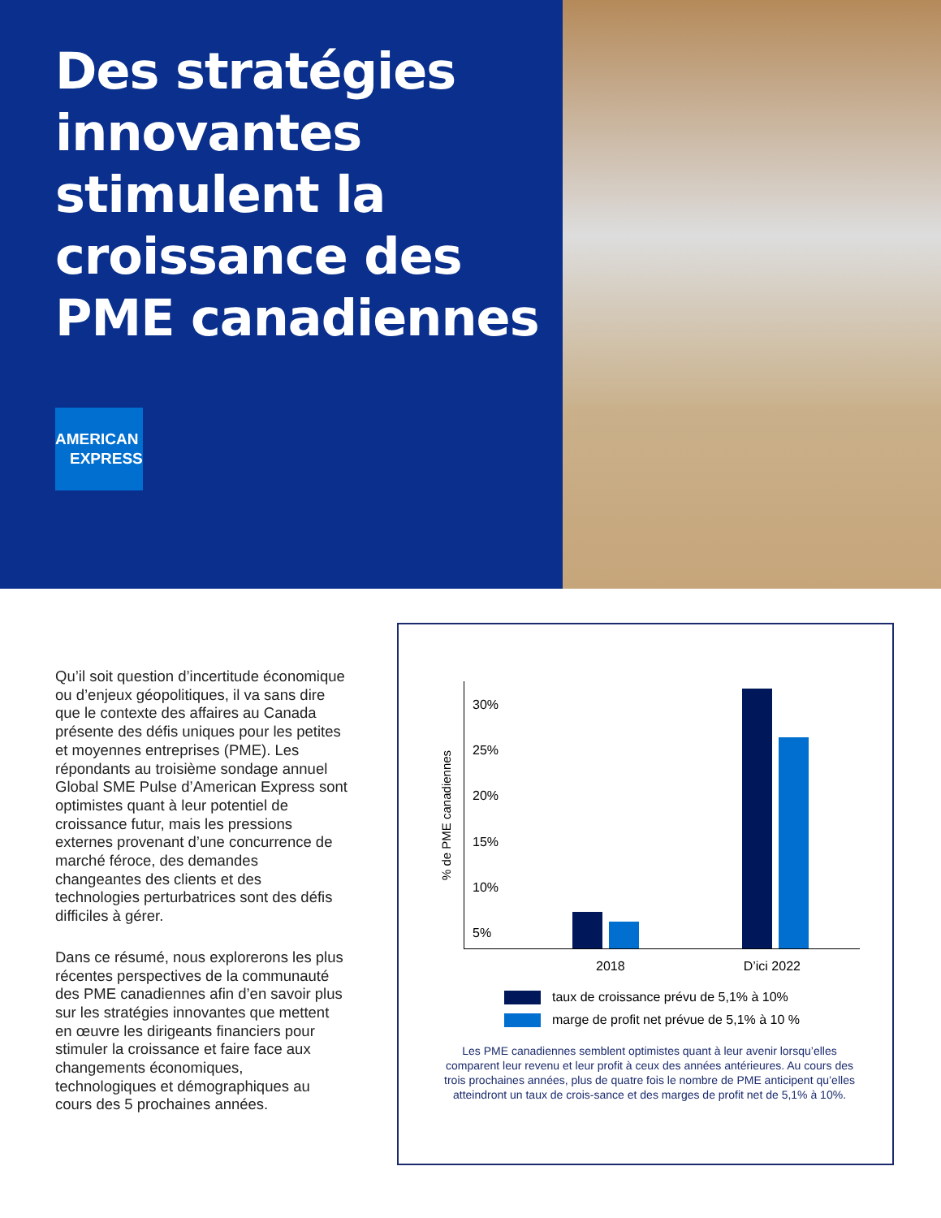Des stratégies innovantes stimulent la croissance des PME canadiennes
AMERICAN
EXPRESS
Qu’il soit question d’incertitude économique ou d’enjeux géopolitiques, il va sans dire que le contexte des affaires au Canada présente des défis uniques pour les petites et moyennes entreprises (PME). Les répondants au troisième sondage annuel Global SME Pulse d’American Express sont optimistes quant à leur potentiel de croissance futur, mais les pressions externes provenant d’une concurrence de marché féroce, des demandes changeantes des clients et des technologies perturbatrices sont des défis difficiles à gérer.
Dans ce résumé, nous explorerons les plus récentes perspectives de la communauté des PME canadiennes afin d’en savoir plus sur les stratégies innovantes que mettent en œuvre les dirigeants financiers pour stimuler la croissance et faire face aux changements économiques, technologiques et démographiques au cours des 5 prochaines années.
% de PME canadiennes
30%
25%
20%
15%
10%
5%
2018 D’ici 2022
taux de croissance prévu de 5,1% à 10%
marge de profit net prévue de 5,1% à 10 %
Les PME canadiennes semblent optimistes quant à leur avenir lorsqu’elles comparent leur revenu et leur profit à ceux des années antérieures. Au cours des trois prochaines années, plus de quatre fois le nombre de PME anticipent qu’elles atteindront un taux de crois-sance et des marges de profit net de 5,1% à 10%.